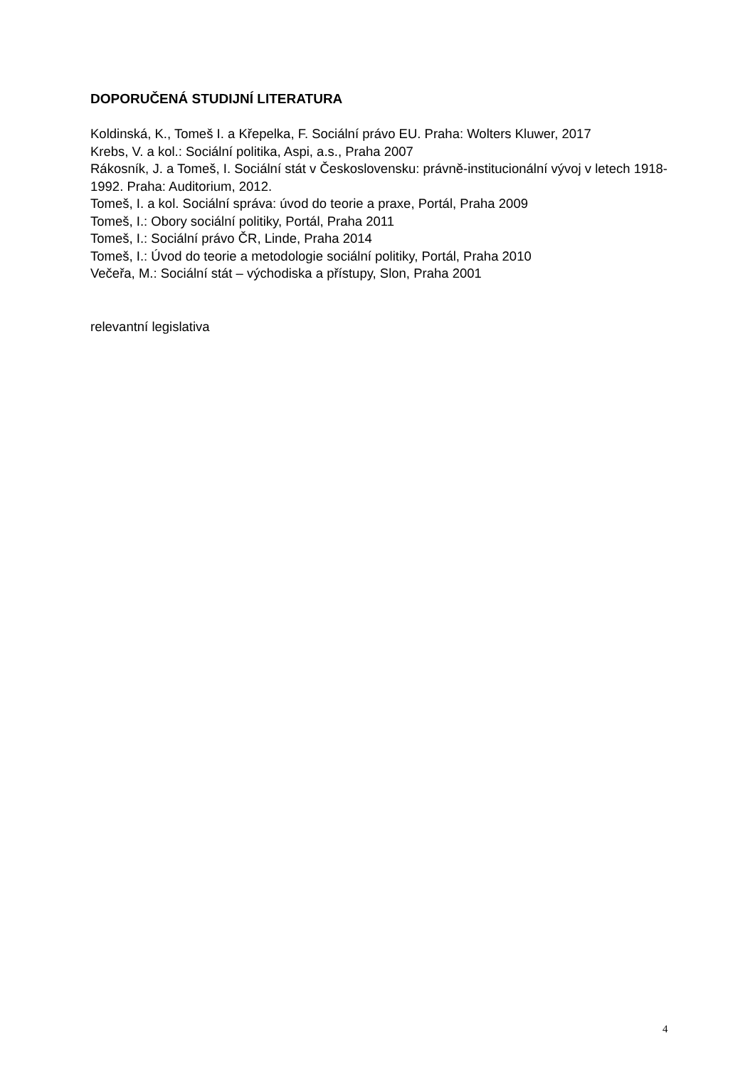DOPORUČENÁ STUDIJNÍ LITERATURA
Koldinská, K., Tomeš I. a Křepelka, F. Sociální právo EU. Praha: Wolters Kluwer, 2017
Krebs, V. a kol.: Sociální politika, Aspi, a.s., Praha 2007
Rákosník, J. a Tomeš, I. Sociální stát v Československu: právně-institucionální vývoj v letech 1918-1992. Praha: Auditorium, 2012.
Tomeš, I. a kol. Sociální správa: úvod do teorie a praxe, Portál, Praha 2009
Tomeš, I.: Obory sociální politiky, Portál, Praha 2011
Tomeš, I.: Sociální právo ČR, Linde, Praha 2014
Tomeš, I.: Úvod do teorie a metodologie sociální politiky, Portál, Praha 2010
Večeřa, M.: Sociální stát – východiska a přístupy, Slon, Praha 2001
relevantní legislativa
4